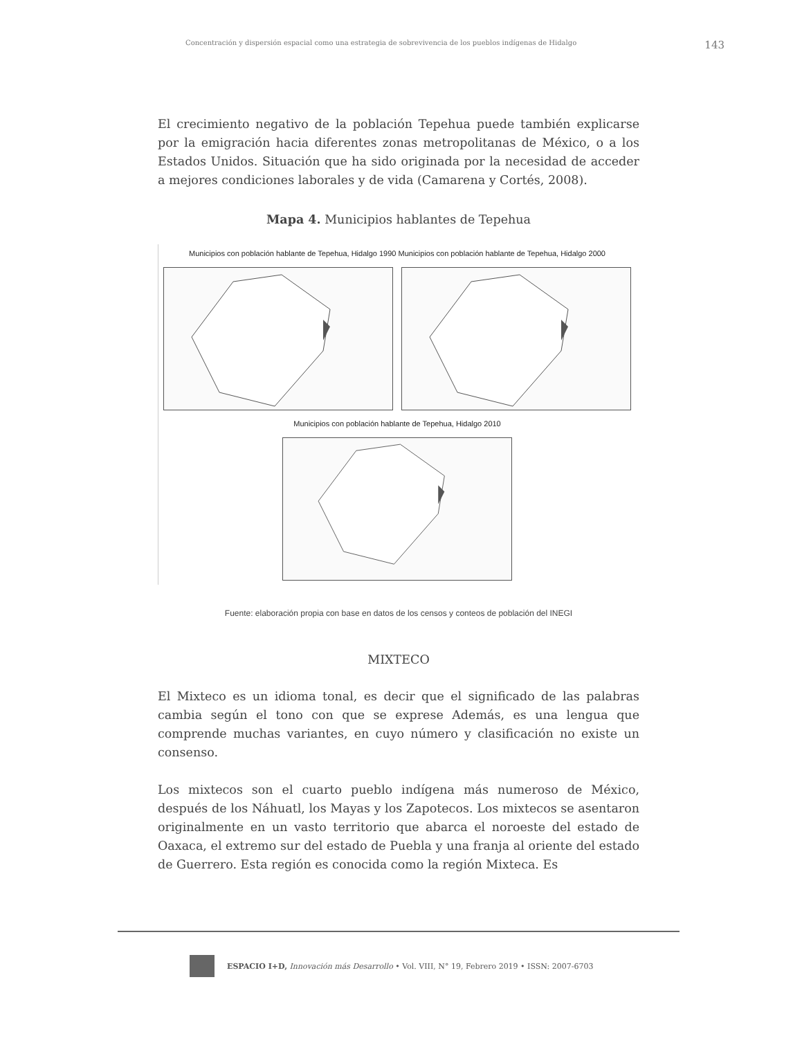Concentración y dispersión espacial como una estrategia de sobrevivencia de los pueblos indígenas de Hidalgo 143
El crecimiento negativo de la población Tepehua puede también explicarse por la emigración hacia diferentes zonas metropolitanas de México, o a los Estados Unidos. Situación que ha sido originada por la necesidad de acceder a mejores condiciones laborales y de vida (Camarena y Cortés, 2008).
Mapa 4. Municipios hablantes de Tepehua
Municipios con población hablante de Tepehua, Hidalgo 1990 Municipios con población hablante de Tepehua, Hidalgo 2000
Municipios con población hablante de Tepehua, Hidalgo 2010
Fuente: elaboración propia con base en datos de los censos y conteos de población del INEGI
MIXTECO
El Mixteco es un idioma tonal, es decir que el significado de las palabras cambia según el tono con que se exprese Además, es una lengua que comprende muchas variantes, en cuyo número y clasificación no existe un consenso.
Los mixtecos son el cuarto pueblo indígena más numeroso de México, después de los Náhuatl, los Mayas y los Zapotecos. Los mixtecos se asentaron originalmente en un vasto territorio que abarca el noroeste del estado de Oaxaca, el extremo sur del estado de Puebla y una franja al oriente del estado de Guerrero. Esta región es conocida como la región Mixteca. Es
ESPACIO I+D, Innovación más Desarrollo • Vol. VIII, N° 19, Febrero 2019 • ISSN: 2007-6703